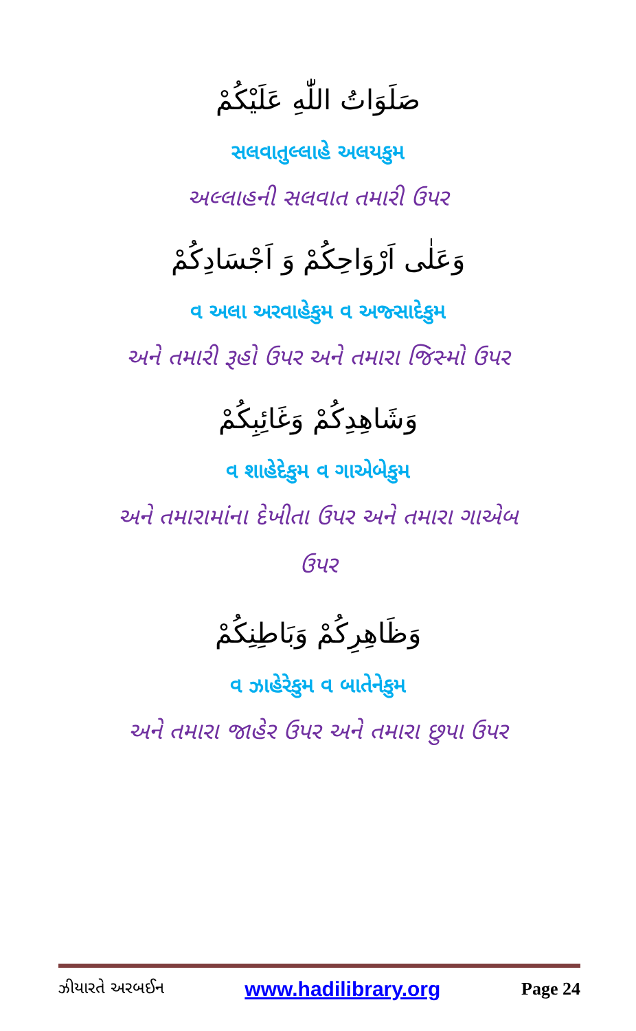صَلَوَاتُ اللّٰهِ عَلَيْكُمْ
સલવાતુલ્લાહે અલયકુમ
અલ્લાહની સલવાત તમારી ઉપર
وَعَلٰى اَرْوَاحِكُمْ وَ اَجْسَادِكُمْ
વ અલા અરવાહેકુમ વ અજ્સાદેકુમ
અને તમારી રૂહો ઉપર અને તમારા જિસ્મો ઉપર
وَشَاهِدِكُمْ وَغَائِبِكُمْ
વ શાહેદેકુમ વ ગાએબેકુમ
અને તમારામાંના દેખીતા ઉપર અને તમારા ગાએબ
ઉપર
وَظَاهِرِكُمْ وَبَاطِنِكُمْ
વ ઝાહેરેકુમ વ બાતેનેકુમ
અને તમારા જાહેર ઉપર અને તમારા છુપા ઉપર
ઝીયારતે અરબઈન www.hadilibrary.org Page 24